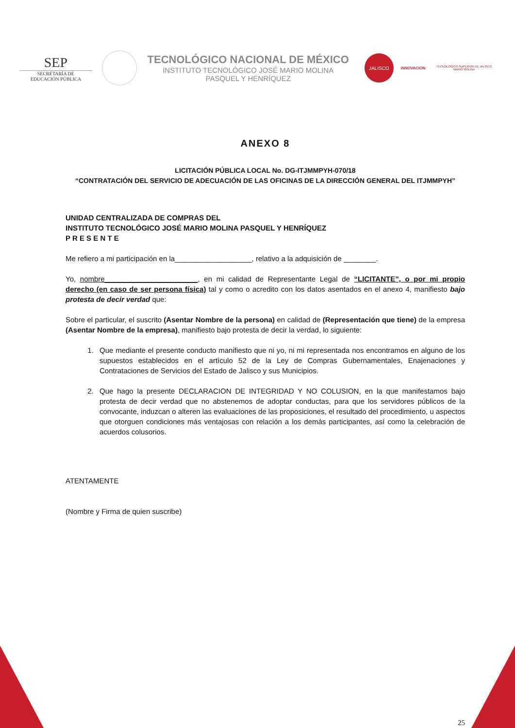SEP
SECRETARÍA DE
EDUCACIÓN PÚBLICA
TECNOLÓGICO NACIONAL DE MÉXICO
INSTITUTO TECNOLÓGICO JOSÉ MARIO MOLINA
PASQUEL Y HENRÍQUEZ
JALISCO
INNOVACIÓN
TECNOLÓGICO SUPERIOR DE JALISCO
MARIO MOLINA
ANEXO 8
LICITACIÓN PÚBLICA LOCAL No. DG-ITJMMPYH-070/18
“CONTRATACIÓN DEL SERVICIO DE ADECUACIÓN DE LAS OFICINAS DE LA DIRECCIÓN GENERAL DEL ITJMMPYH”
UNIDAD CENTRALIZADA DE COMPRAS DEL
INSTITUTO TECNOLÓGICO JOSÉ MARIO MOLINA PASQUEL Y HENRÍQUEZ
P R E S E N T E
Me refiero a mi participación en la___________________, relativo a la adquisición de ________.
Yo, nombre_______________________, en mi calidad de Representante Legal de “LICITANTE”, o por mi propio derecho (en caso de ser persona física) tal y como o acredito con los datos asentados en el anexo 4, manifiesto bajo protesta de decir verdad que:
Sobre el particular, el suscrito (Asentar Nombre de la persona) en calidad de (Representación que tiene) de la empresa (Asentar Nombre de la empresa), manifiesto bajo protesta de decir la verdad, lo siguiente:
1. Que mediante el presente conducto manifiesto que ni yo, ni mi representada nos encontramos en alguno de los supuestos establecidos en el artículo 52 de la Ley de Compras Gubernamentales, Enajenaciones y Contrataciones de Servicios del Estado de Jalisco y sus Municipios.
2. Que hago la presente DECLARACION DE INTEGRIDAD Y NO COLUSION, en la que manifestamos bajo protesta de decir verdad que no abstenemos de adoptar conductas, para que los servidores públicos de la convocante, induzcan o alteren las evaluaciones de las proposiciones, el resultado del procedimiento, u aspectos que otorguen condiciones más ventajosas con relación a los demás participantes, así como la celebración de acuerdos colusorios.
ATENTAMENTE
(Nombre y Firma de quien suscribe)
25